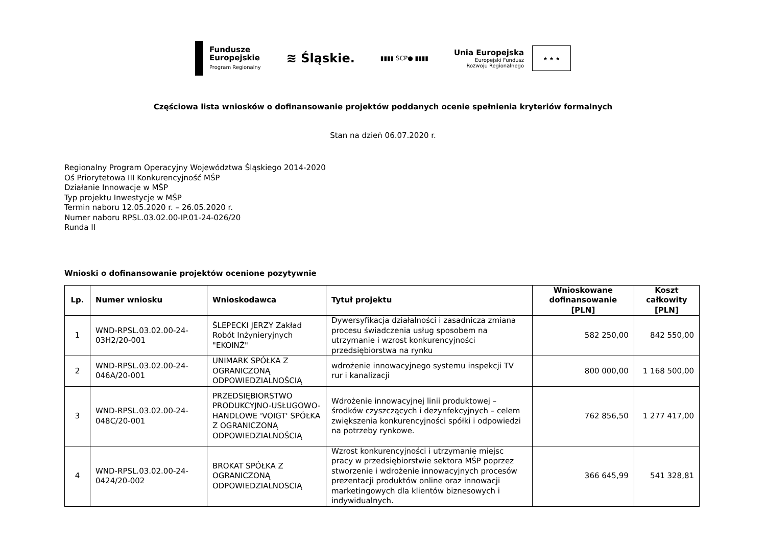Fundusze
Europejskie
Program Regionalny
≋ Śląskie.
▮▮▮▮ ŚCP● ▮▮▮▮
Unia Europejska
Europejski Fundusz
Rozwoju Regionalnego
★ ★ ★
Częściowa lista wniosków o dofinansowanie projektów poddanych ocenie spełnienia kryteriów formalnych
Stan na dzień 06.07.2020 r.
Regionalny Program Operacyjny Województwa Śląskiego 2014-2020
Oś Priorytetowa III Konkurencyjność MŚP
Działanie Innowacje w MŚP
Typ projektu Inwestycje w MŚP
Termin naboru 12.05.2020 r. – 26.05.2020 r.
Numer naboru RPSL.03.02.00-IP.01-24-026/20
Runda II
Wnioski o dofinansowanie projektów ocenione pozytywnie
| Lp. | Numer wniosku | Wnioskodawca | Tytuł projektu | Wnioskowane dofinansowanie [PLN] | Koszt całkowity [PLN] |
| --- | --- | --- | --- | --- | --- |
| 1 | WND-RPSL.03.02.00-24-03H2/20-001 | ŚLEPECKI JERZY Zakład Robót Inżynieryjnych "EKOINŻ" | Dywersyfikacja działalności i zasadnicza zmiana procesu świadczenia usług sposobem na utrzymanie i wzrost konkurencyjności przedsiębiorstwa na rynku | 582 250,00 | 842 550,00 |
| 2 | WND-RPSL.03.02.00-24-046A/20-001 | UNIMARK SPÓŁKA Z OGRANICZONĄ ODPOWIEDZIALNOŚCIĄ | wdrożenie innowacyjnego systemu inspekcji TV rur i kanalizacji | 800 000,00 | 1 168 500,00 |
| 3 | WND-RPSL.03.02.00-24-048C/20-001 | PRZEDSIĘBIORSTWO PRODUKCYJNO-USŁUGOWO-HANDLOWE 'VOIGT' SPÓŁKA Z OGRANICZONĄ ODPOWIEDZIALNOŚCIĄ | Wdrożenie innowacyjnej linii produktowej – środków czyszczących i dezynfekcyjnych – celem zwiększenia konkurencyjności spółki i odpowiedzi na potrzeby rynkowe. | 762 856,50 | 1 277 417,00 |
| 4 | WND-RPSL.03.02.00-24-0424/20-002 | BROKAT SPÓŁKA Z OGRANICZONĄ ODPOWIEDZIALNOSCIĄ | Wzrost konkurencyjności i utrzymanie miejsc pracy w przedsiębiorstwie sektora MŚP poprzez stworzenie i wdrożenie innowacyjnych procesów prezentacji produktów online oraz innowacji marketingowych dla klientów biznesowych i indywidualnych. | 366 645,99 | 541 328,81 |